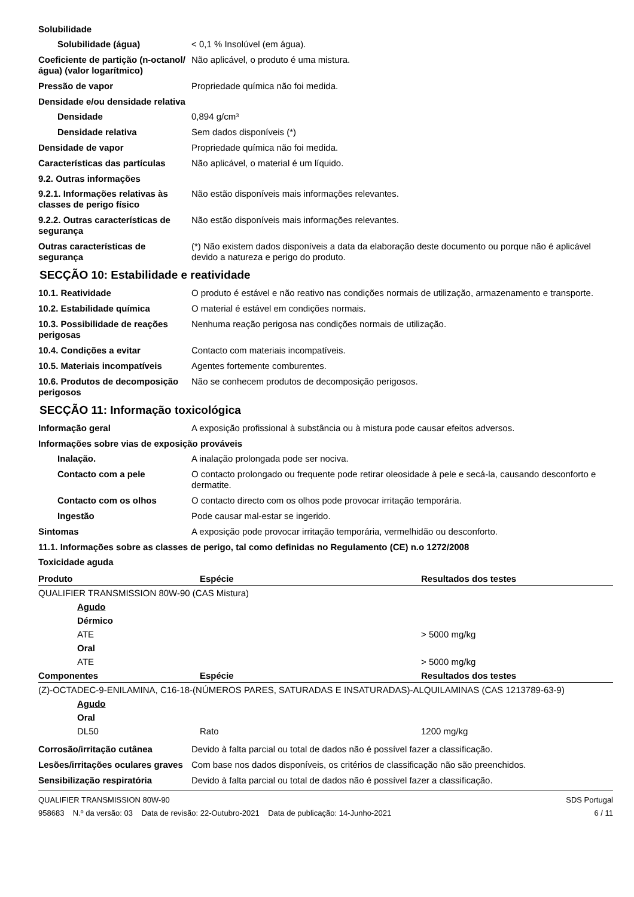Solubilidade
Solubilidade (água) < 0,1 % Insolúvel (em água).
Coeficiente de partição (n-octanol/água) (valor logarítmico)
Não aplicável, o produto é uma mistura.
Pressão de vapor Propriedade química não foi medida.
Densidade e/ou densidade relativa
Densidade 0,894 g/cm³
Densidade relativa Sem dados disponíveis (*)
Densidade de vapor Propriedade química não foi medida.
Características das partículas
Não aplicável, o material é um líquido.
9.2. Outras informações
9.2.1. Informações relativas às classes de perigo físico
Não estão disponíveis mais informações relevantes.
9.2.2. Outras características de segurança
Não estão disponíveis mais informações relevantes.
Outras características de segurança
(*) Não existem dados disponíveis a data da elaboração deste documento ou porque não é aplicável devido a natureza e perigo do produto.
SECÇÃO 10: Estabilidade e reatividade
10.1. Reatividade O produto é estável e não reativo nas condições normais de utilização, armazenamento e transporte.
10.2. Estabilidade química O material é estável em condições normais.
10.3. Possibilidade de reações perigosas
Nenhuma reação perigosa nas condições normais de utilização.
10.4. Condições a evitar Contacto com materiais incompatíveis.
10.5. Materiais incompatíveis
Agentes fortemente comburentes.
10.6. Produtos de decomposição perigosos
Não se conhecem produtos de decomposição perigosos.
SECÇÃO 11: Informação toxicológica
Informação geral A exposição profissional à substância ou à mistura pode causar efeitos adversos.
Informações sobre vias de exposição prováveis
Inalação. A inalação prolongada pode ser nociva.
Contacto com a pele O contacto prolongado ou frequente pode retirar oleosidade à pele e secá-la, causando desconforto e dermatite.
Contacto com os olhos O contacto directo com os olhos pode provocar irritação temporária.
Ingestão Pode causar mal-estar se ingerido.
Sintomas A exposição pode provocar irritação temporária, vermelhidão ou desconforto.
11.1. Informações sobre as classes de perigo, tal como definidas no Regulamento (CE) n.o 1272/2008
Toxicidade aguda
| Produto | Espécie | Resultados dos testes |
| --- | --- | --- |
| QUALIFIER TRANSMISSION 80W-90 (CAS Mistura) | | |
| Agudo | | |
| Dérmico | | |
| ATE | | > 5000 mg/kg |
| Oral | | |
| ATE | | > 5000 mg/kg |
| Componentes | Espécie | Resultados dos testes |
| (Z)-OCTADEC-9-ENILAMINA, C16-18-(NÚMEROS PARES, SATURADAS E INSATURADAS)-ALQUILAMINAS (CAS 1213789-63-9) | | |
| Agudo | | |
| Oral | | |
| DL50 | Rato | 1200 mg/kg |
Corrosão/irritação cutânea Devido à falta parcial ou total de dados não é possível fazer a classificação.
Lesões/irritações oculares graves
Com base nos dados disponíveis, os critérios de classificação não são preenchidos.
Sensibilização respiratória Devido à falta parcial ou total de dados não é possível fazer a classificação.
QUALIFIER TRANSMISSION 80W-90
958683 N.º da versão: 03 Data de revisão: 22-Outubro-2021 Data de publicação: 14-Junho-2021
SDS Portugal
6 / 11